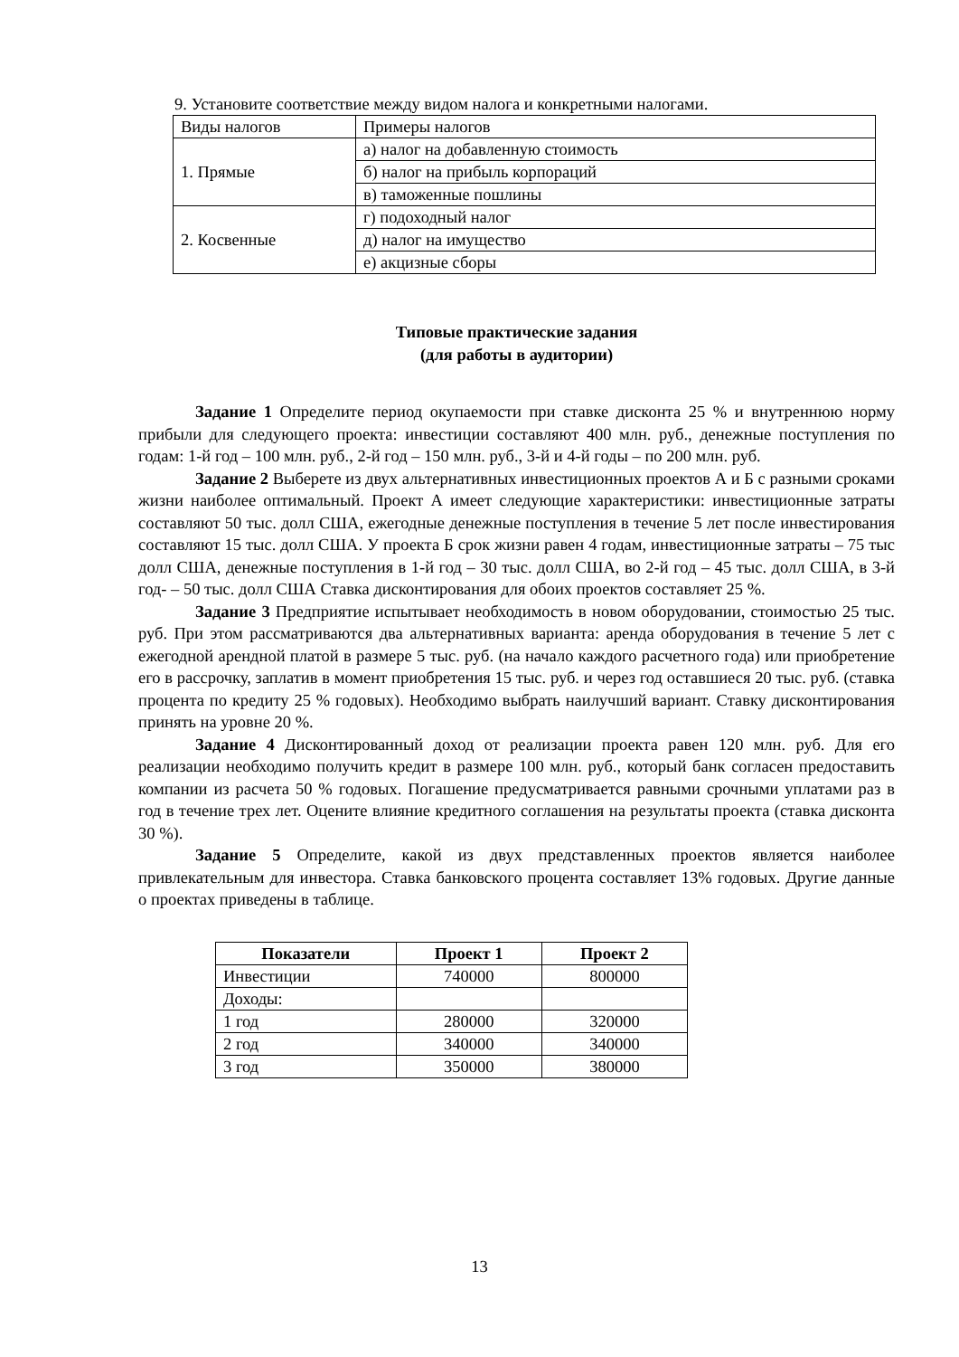9. Установите соответствие между видом налога и конкретными налогами.
| Виды налогов | Примеры налогов |
| 1. Прямые | а) налог на добавленную стоимость |
| | б) налог на прибыль корпораций |
| | в) таможенные пошлины |
| 2. Косвенные | г) подоходный налог |
| | д) налог на имущество |
| | е) акцизные сборы |
Типовые практические задания
(для работы в аудитории)
Задание 1 Определите период окупаемости при ставке дисконта 25 % и внутреннюю норму прибыли для следующего проекта: инвестиции составляют 400 млн. руб., денежные поступления по годам: 1-й год – 100 млн. руб., 2-й год – 150 млн. руб., 3-й и 4-й годы – по 200 млн. руб.
Задание 2 Выберете из двух альтернативных инвестиционных проектов А и Б с разными сроками жизни наиболее оптимальный. Проект А имеет следующие характеристики: инвестиционные затраты составляют 50 тыс. долл США, ежегодные денежные поступления в течение 5 лет после инвестирования составляют 15 тыс. долл США. У проекта Б срок жизни равен 4 годам, инвестиционные затраты – 75 тыс долл США, денежные поступления в 1-й год – 30 тыс. долл США, во 2-й год – 45 тыс. долл США, в 3-й год- – 50 тыс. долл США Ставка дисконтирования для обоих проектов составляет 25 %.
Задание 3 Предприятие испытывает необходимость в новом оборудовании, стоимостью 25 тыс. руб. При этом рассматриваются два альтернативных варианта: аренда оборудования в течение 5 лет с ежегодной арендной платой в размере 5 тыс. руб. (на начало каждого расчетного года) или приобретение его в рассрочку, заплатив в момент приобретения 15 тыс. руб. и через год оставшиеся 20 тыс. руб. (ставка процента по кредиту 25 % годовых). Необходимо выбрать наилучший вариант. Ставку дисконтирования принять на уровне 20 %.
Задание 4 Дисконтированный доход от реализации проекта равен 120 млн. руб. Для его реализации необходимо получить кредит в размере 100 млн. руб., который банк согласен предоставить компании из расчета 50 % годовых. Погашение предусматривается равными срочными уплатами раз в год в течение трех лет. Оцените влияние кредитного соглашения на результаты проекта (ставка дисконта 30 %).
Задание 5 Определите, какой из двух представленных проектов является наиболее привлекательным для инвестора. Ставка банковского процента составляет 13% годовых. Другие данные о проектах приведены в таблице.
| Показатели | Проект 1 | Проект 2 |
| --- | --- | --- |
| Инвестиции | 740000 | 800000 |
| Доходы: | | |
| 1 год | 280000 | 320000 |
| 2 год | 340000 | 340000 |
| 3 год | 350000 | 380000 |
13